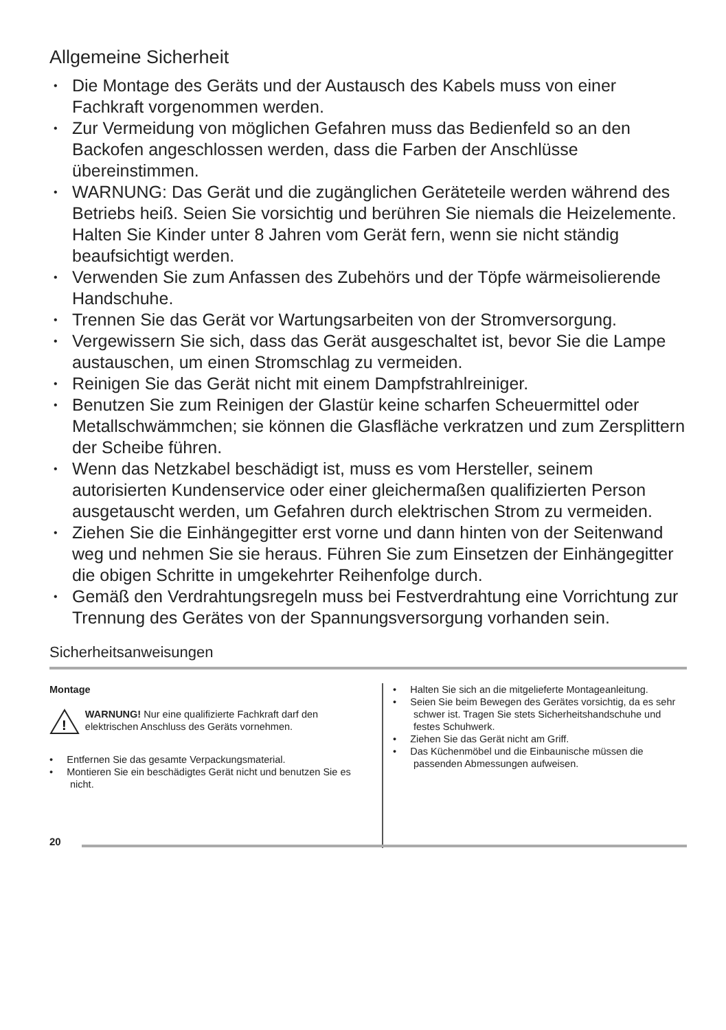Allgemeine Sicherheit
• Die Montage des Geräts und der Austausch des Kabels muss von einer Fachkraft vorgenommen werden.
• Zur Vermeidung von möglichen Gefahren muss das Bedienfeld so an den Backofen angeschlossen werden, dass die Farben der Anschlüsse übereinstimmen.
• WARNUNG: Das Gerät und die zugänglichen Geräteteile werden während des Betriebs heiß. Seien Sie vorsichtig und berühren Sie niemals die Heizelemente. Halten Sie Kinder unter 8 Jahren vom Gerät fern, wenn sie nicht ständig beaufsichtigt werden.
• Verwenden Sie zum Anfassen des Zubehörs und der Töpfe wärmeisolierende Handschuhe.
• Trennen Sie das Gerät vor Wartungsarbeiten von der Stromversorgung.
• Vergewissern Sie sich, dass das Gerät ausgeschaltet ist, bevor Sie die Lampe austauschen, um einen Stromschlag zu vermeiden.
• Reinigen Sie das Gerät nicht mit einem Dampfstrahlreiniger.
• Benutzen Sie zum Reinigen der Glastür keine scharfen Scheuermittel oder Metallschwämmchen; sie können die Glasfläche verkratzen und zum Zersplittern der Scheibe führen.
• Wenn das Netzkabel beschädigt ist, muss es vom Hersteller, seinem autorisierten Kundenservice oder einer gleichermaßen qualifizierten Person ausgetauscht werden, um Gefahren durch elektrischen Strom zu vermeiden.
• Ziehen Sie die Einhängegitter erst vorne und dann hinten von der Seitenwand weg und nehmen Sie sie heraus. Führen Sie zum Einsetzen der Einhängegitter die obigen Schritte in umgekehrter Reihenfolge durch.
• Gemäß den Verdrahtungsregeln muss bei Festverdrahtung eine Vorrichtung zur Trennung des Gerätes von der Spannungsversorgung vorhanden sein.
Sicherheitsanweisungen
Montage
!
WARNUNG! Nur eine qualifizierte Fachkraft darf den elektrischen Anschluss des Geräts vornehmen.
• Entfernen Sie das gesamte Verpackungsmaterial.
• Montieren Sie ein beschädigtes Gerät nicht und benutzen Sie es nicht.
• Halten Sie sich an die mitgelieferte Montageanleitung.
• Seien Sie beim Bewegen des Gerätes vorsichtig, da es sehr schwer ist. Tragen Sie stets Sicherheitshandschuhe und festes Schuhwerk.
• Ziehen Sie das Gerät nicht am Griff.
• Das Küchenmöbel und die Einbaunische müssen die passenden Abmessungen aufweisen.
20